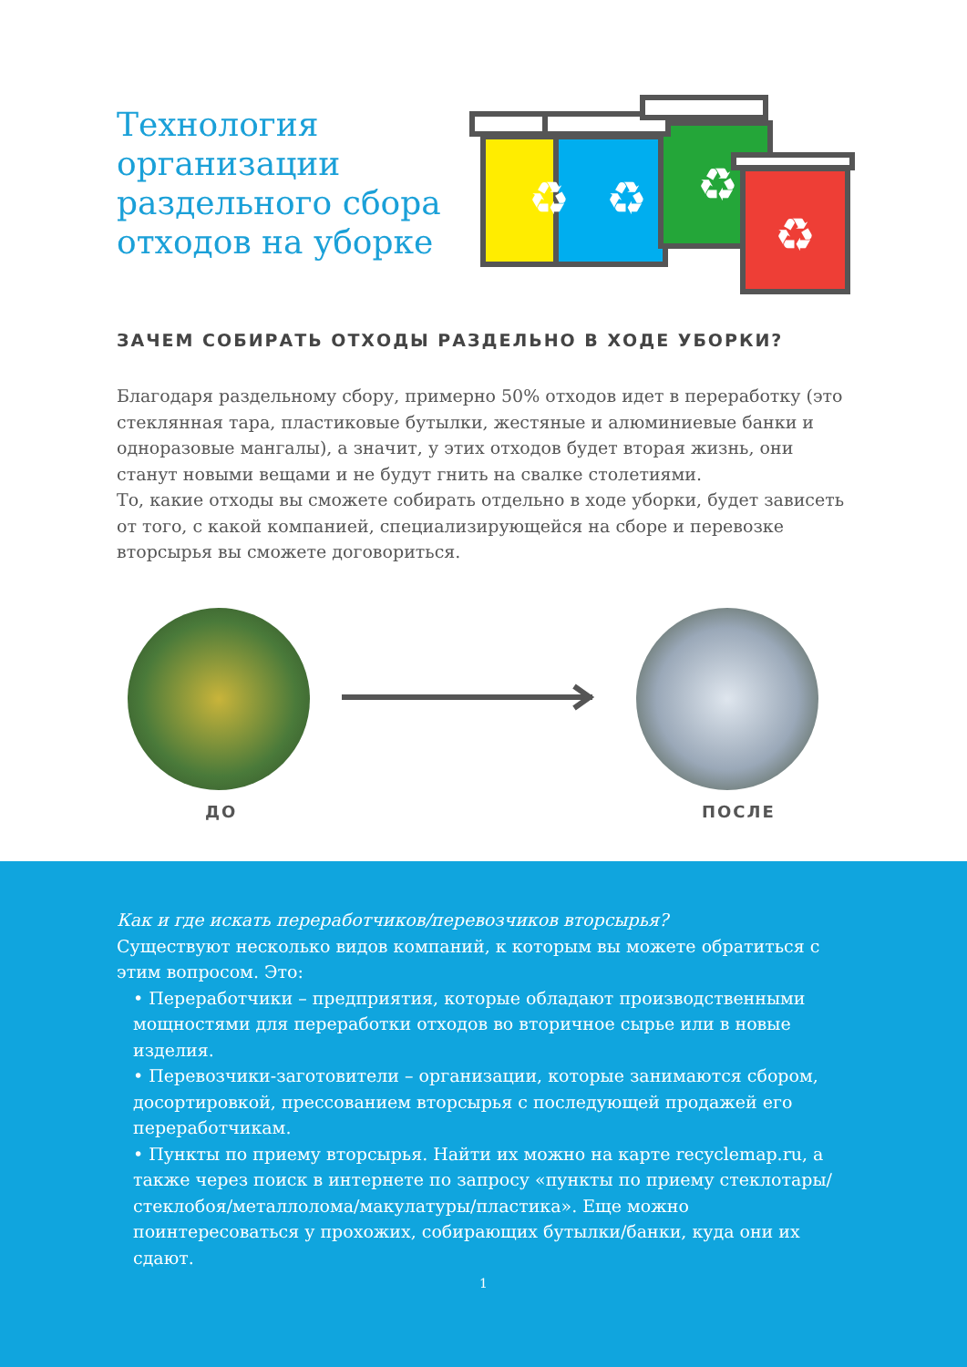Технология организации раздельного сбора отходов на уборке
♻
♻
♻
♻
ЗАЧЕМ СОБИРАТЬ ОТХОДЫ РАЗДЕЛЬНО В ХОДЕ УБОРКИ?
Благодаря раздельному сбору, примерно 50% отходов идет в переработку (это стеклянная тара, пластиковые бутылки, жестяные и алюминиевые банки и одноразовые мангалы), а значит, у этих отходов будет вторая жизнь, они станут новыми вещами и не будут гнить на свалке столетиями.
То, какие отходы вы сможете собирать отдельно в ходе уборки, будет зависеть от того, с какой компанией, специализирующейся на сборе и перевозке вторсырья вы сможете договориться.
ДО ПОСЛЕ
Как и где искать переработчиков/перевозчиков вторсырья?
Существуют несколько видов компаний, к которым вы можете обратиться с этим вопросом. Это:
• Переработчики – предприятия, которые обладают производственными мощностями для переработки отходов во вторичное сырье или в новые изделия.
• Перевозчики-заготовители – организации, которые занимаются сбором, досортировкой, прессованием вторсырья с последующей продажей его переработчикам.
• Пункты по приему вторсырья. Найти их можно на карте recyclemap.ru, а также через поиск в интернете по запросу «пункты по приему стеклотары/стеклобоя/металлолома/макулатуры/пластика». Еще можно поинтересоваться у прохожих, собирающих бутылки/банки, куда они их сдают.
1